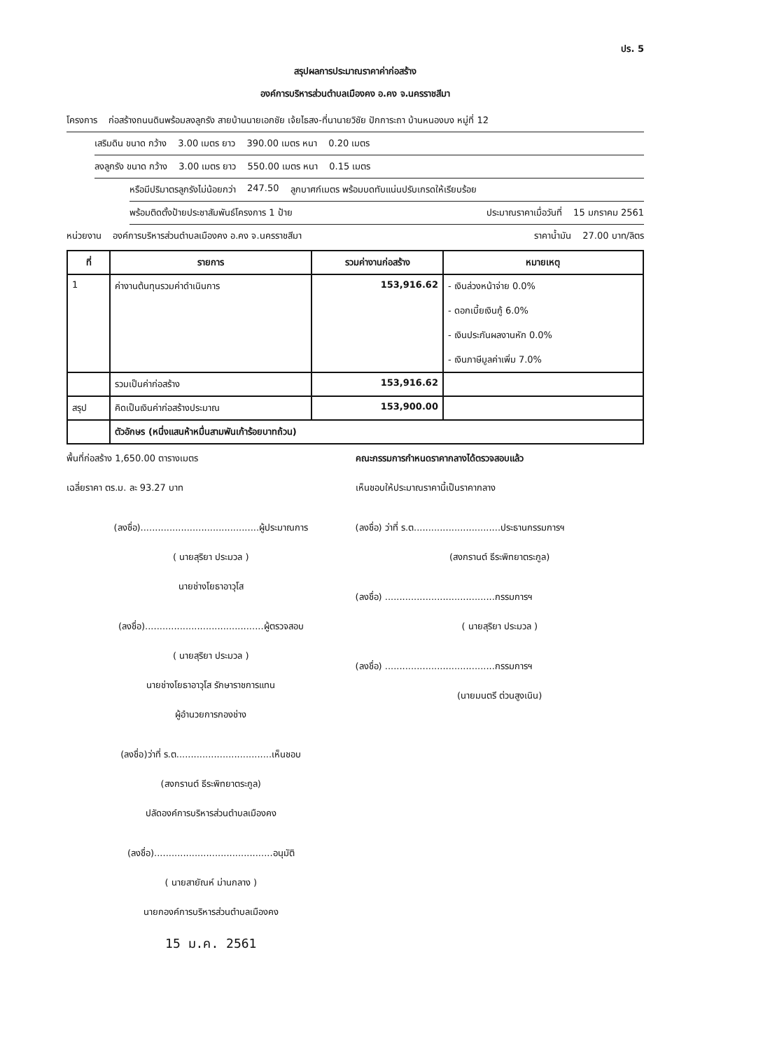ปร. 5
สรุปผลการประมาณราคาค่าก่อสร้าง
องค์การบริหารส่วนตำบลเมืองคง อ.คง จ.นครราชสีมา
โครงการ ก่อสร้างถนนดินพร้อมลงลูกรัง สายบ้านนายเอกชัย เจ้ยไธสง-ที่นานายวิชัย ปักการะถา บ้านหนองบง หมู่ที่ 12
เสริมดิน ขนาด กว้าง 3.00 เมตร ยาว 390.00 เมตร หนา 0.20 เมตร
ลงลูกรัง ขนาด กว้าง 3.00 เมตร ยาว 550.00 เมตร หนา 0.15 เมตร
หรือมีปริมาตรลูกรังไม่น้อยกว่า 247.50 ลูกบาศก์เมตร พร้อมบดทับแน่นปรับเกรดให้เรียบร้อย
พร้อมติดตั้งป้ายประชาสัมพันธ์โครงการ 1 ป้าย ประมาณราคาเมื่อวันที่ 15 มกราคม 2561
หน่วยงาน องค์การบริหารส่วนตำบลเมืองคง อ.คง จ.นครราชสีมา ราคาน้ำมัน 27.00 บาท/ลิตร
| ที่ | รายการ | รวมค่างานก่อสร้าง | หมายเหตุ |
| --- | --- | --- | --- |
| 1 | ค่างานต้นทุนรวมค่าดำเนินการ | 153,916.62 | - เงินล่วงหน้าจ่าย 0.0% - ดอกเบี้ยเงินกู้ 6.0% - เงินประกันผลงานหัก 0.0% - เงินภาษีมูลค่าเพิ่ม 7.0% |
| | รวมเป็นค่าก่อสร้าง | 153,916.62 | |
| สรุป | คิดเป็นเงินค่าก่อสร้างประมาณ | 153,900.00 | |
| | ตัวอักษร (หนึ่งแสนห้าหมื่นสามพันเก้าร้อยบาทถ้วน) | | |
พื้นที่ก่อสร้าง 1,650.00 ตารางเมตร
เฉลี่ยราคา ตร.ม. ละ 93.27 บาท
(ลงชื่อ).........................................ผู้ประมาณการ
( นายสุริยา ประมวล )
นายช่างโยธาอาวุโส
(ลงชื่อ).........................................ผู้ตรวจสอบ
( นายสุริยา ประมวล )
นายช่างโยธาอาวุโส รักษาราชการแทน
ผู้อำนวยการกองช่าง
(ลงชื่อ)ว่าที่ ร.ต.................................เห็นชอบ
(สงกรานต์ ธีระพิทยาตระกูล)
ปลัดองค์การบริหารส่วนตำบลเมืองคง
(ลงชื่อ).........................................อนุมัติ
( นายสายัณห์ ม่านกลาง )
นายกองค์การบริหารส่วนตำบลเมืองคง
15 ม.ค. 2561
คณะกรรมการกำหนดราคากลางได้ตรวจสอบแล้ว
เห็นชอบให้ประมาณราคานี้เป็นราคากลาง
(ลงชื่อ) ว่าที่ ร.ต..............................ประธานกรรมการฯ
(สงกรานต์ ธีระพิทยาตระกูล)
(ลงชื่อ) ......................................กรรมการฯ
( นายสุริยา ประมวล )
(ลงชื่อ) ......................................กรรมการฯ
(นายมนตรี ต่วนสูงเนิน)